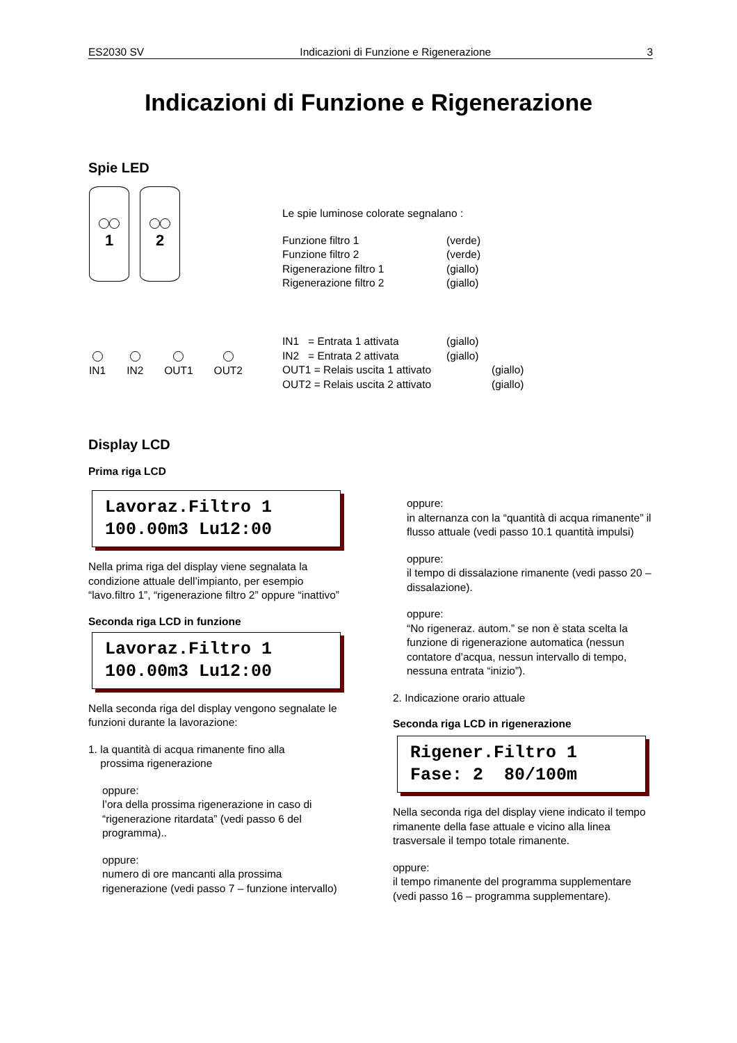ES2030 SV Indicazioni di Funzione e Rigenerazione 3
Indicazioni di Funzione e Rigenerazione
Spie LED
1 2
Le spie luminose colorate segnalano :
Funzione filtro 1 (verde)
Funzione filtro 2 (verde)
Rigenerazione filtro 1 (giallo)
Rigenerazione filtro 2 (giallo)
IN1
IN2
OUT1
OUT2
IN1 = Entrata 1 attivata (giallo)
IN2 = Entrata 2 attivata (giallo)
OUT1 = Relais uscita 1 attivato (giallo)
OUT2 = Relais uscita 2 attivato (giallo)
Display LCD
Prima riga LCD
Lavoraz.Filtro 1
100.00m3 Lu12:00
Nella prima riga del display viene segnalata la condizione attuale dell’impianto, per esempio “lavo.filtro 1”, “rigenerazione filtro 2” oppure “inattivo”
Seconda riga LCD in funzione
Lavoraz.Filtro 1
100.00m3 Lu12:00
Nella seconda riga del display vengono segnalate le funzioni durante la lavorazione:
1. la quantità di acqua rimanente fino alla
prossima rigenerazione
oppure:
l’ora della prossima rigenerazione in caso di “rigenerazione ritardata” (vedi passo 6 del programma)..
oppure:
numero di ore mancanti alla prossima rigenerazione (vedi passo 7 – funzione intervallo)
oppure:
in alternanza con la “quantità di acqua rimanente” il flusso attuale (vedi passo 10.1 quantità impulsi)
oppure:
il tempo di dissalazione rimanente (vedi passo 20 – dissalazione).
oppure:
“No rigeneraz. autom.” se non è stata scelta la funzione di rigenerazione automatica (nessun contatore d’acqua, nessun intervallo di tempo, nessuna entrata “inizio”).
2. Indicazione orario attuale
Seconda riga LCD in rigenerazione
Rigener.Filtro 1
Fase: 2 80/100m
Nella seconda riga del display viene indicato il tempo rimanente della fase attuale e vicino alla linea trasversale il tempo totale rimanente.
oppure:
il tempo rimanente del programma supplementare (vedi passo 16 – programma supplementare).